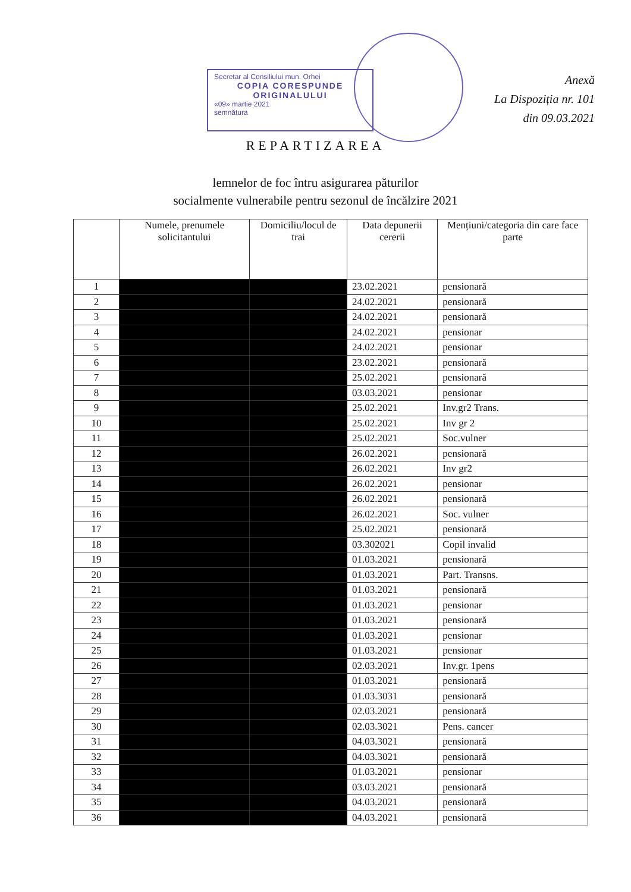Secretar al Consiliului mun. Orhei
COPIA CORESPUNDE
ORIGINALULUI
«09» martie 2021
semnătura
Anexă
La Dispoziția nr. 101
din 09.03.2021
REPARTIZAREA
lemnelor de foc întru asigurarea păturilor
socialmente vulnerabile pentru sezonul de încălzire 2021
| | Numele, prenumele solicitantului | Domiciliu/locul de trai | Data depunerii cererii | Mențiuni/categoria din care face parte |
| --- | --- | --- | --- | --- |
| 1 | | | 23.02.2021 | pensionară |
| 2 | | | 24.02.2021 | pensionară |
| 3 | | | 24.02.2021 | pensionară |
| 4 | | | 24.02.2021 | pensionar |
| 5 | | | 24.02.2021 | pensionar |
| 6 | | | 23.02.2021 | pensionară |
| 7 | | | 25.02.2021 | pensionară |
| 8 | | | 03.03.2021 | pensionar |
| 9 | | | 25.02.2021 | Inv.gr2 Trans. |
| 10 | | | 25.02.2021 | Inv gr 2 |
| 11 | | | 25.02.2021 | Soc.vulner |
| 12 | | | 26.02.2021 | pensionară |
| 13 | | | 26.02.2021 | Inv gr2 |
| 14 | | | 26.02.2021 | pensionar |
| 15 | | | 26.02.2021 | pensionară |
| 16 | | | 26.02.2021 | Soc. vulner |
| 17 | | | 25.02.2021 | pensionară |
| 18 | | | 03.302021 | Copil invalid |
| 19 | | | 01.03.2021 | pensionară |
| 20 | | | 01.03.2021 | Part. Transns. |
| 21 | | | 01.03.2021 | pensionară |
| 22 | | | 01.03.2021 | pensionar |
| 23 | | | 01.03.2021 | pensionară |
| 24 | | | 01.03.2021 | pensionar |
| 25 | | | 01.03.2021 | pensionar |
| 26 | | | 02.03.2021 | Inv.gr. 1pens |
| 27 | | | 01.03.2021 | pensionară |
| 28 | | | 01.03.3031 | pensionară |
| 29 | | | 02.03.2021 | pensionară |
| 30 | | | 02.03.3021 | Pens. cancer |
| 31 | | | 04.03.3021 | pensionară |
| 32 | | | 04.03.3021 | pensionară |
| 33 | | | 01.03.2021 | pensionar |
| 34 | | | 03.03.2021 | pensionară |
| 35 | | | 04.03.2021 | pensionară |
| 36 | | | 04.03.2021 | pensionară |